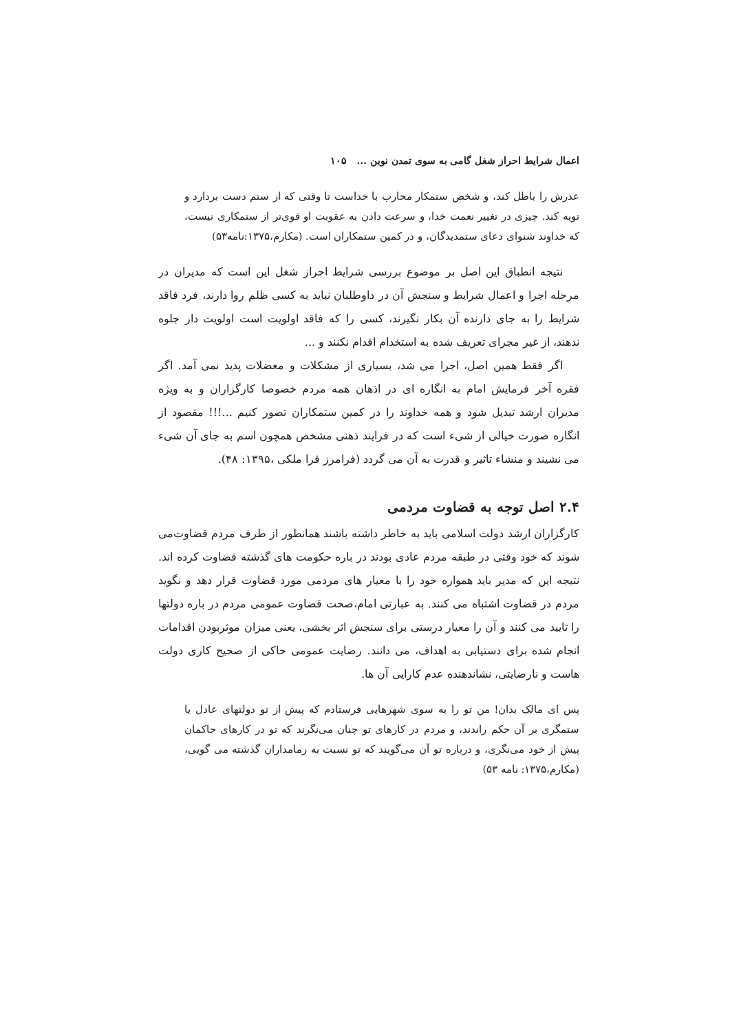اعمال شرایط احراز شغل گامی به سوی تمدن نوین ... ۱۰۵
عذرش را باطل کند، و شخص ستمکار محارب با خداست تا وقتی که از ستم دست بردارد و توبه کند. چیزی در تغییر نعمت خدا، و سرعت دادن به عقوبت او قوی‌تر از ستمکاری نیست، که خداوند شنوای دعای ستمدیدگان، و در کمین ستمکاران است. (مکارم،۱۳۷۵:نامه۵۳)
نتیجه انطباق این اصل بر موضوع بررسی شرایط احراز شغل این است که مدیران در مرحله اجرا و اعمال شرایط و سنجش آن در داوطلبان نباید به کسی ظلم روا دارند، فرد فاقد شرایط را به جای دارنده آن بکار نگیرند، کسی را که فاقد اولویت است اولویت دار جلوه ندهند، از غیر مجرای تعریف شده به استخدام اقدام نکنند و ...
اگر فقط همین اصل، اجرا می شد، بسیاری از مشکلات و معضلات پدید نمی آمد. اگر فقره آخر فرمایش امام به انگاره ای در اذهان همه مردم خصوصا کارگزاران و به ویژه مدیران ارشد تبدیل شود و همه خداوند را در کمین ستمکاران تصور کنیم ...!!! مقصود از انگاره صورت خیالی از شیء است که در فرایند ذهنی مشخص همچون اسم به جای آن شیء می نشیند و منشاء تاثیر و قدرت به آن می گردد (فرامرز قرا ملکی ،۱۳۹۵: ۴۸).
۲.۴ اصل توجه به قضاوت مردمی
کارگزاران ارشد دولت اسلامی باید به خاطر داشته باشند همانطور از طرف مردم قضاوت‌می شوند که خود وقتی در طبقه مردم عادی بودند در باره حکومت های گذشته قضاوت کرده اند. نتیجه این که مدیر باید همواره خود را با معیار های مردمی مورد قضاوت قرار دهد و نگوید مردم در قضاوت اشتباه می کنند. به عبارتی امام،صحت قضاوت عمومی مردم در باره دولتها را تایید می کنند و آن را معیار درستی برای سنجش اثر بخشی، یعنی میزان موثربودن اقدامات انجام شده برای دستیابی به اهداف، می دانند. رضایت عمومی حاکی از صحیح کاری دولت هاست و نارضایتی، نشاندهنده عدم کارایی آن ها.
پس ای مالک بدان! من تو را به سوی شهرهایی فرستادم که پیش از تو دولتهای عادل یا ستمگری بر آن حکم راندند، و مردم در کارهای تو چنان می‌نگرند که تو در کارهای حاکمان پیش از خود می‌نگری، و درباره تو آن می‌گویند که تو نسبت به زمامداران گذشته می گویی، (مکارم،۱۳۷۵: نامه ۵۳)